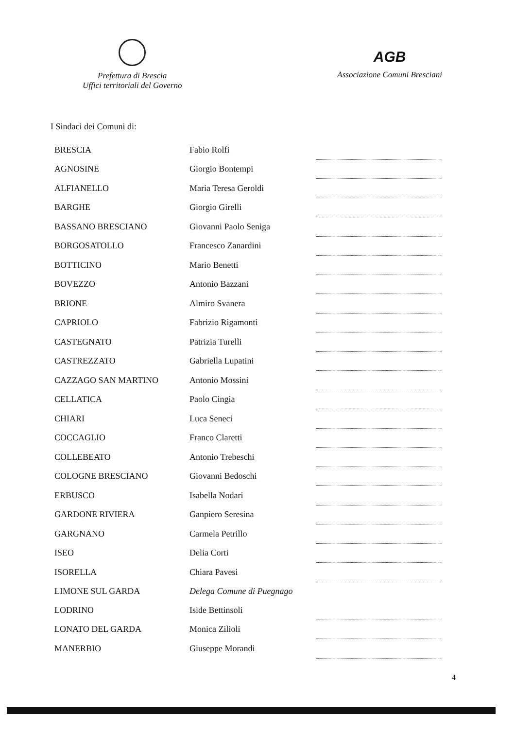Prefettura di Brescia
Uffici territoriali del Governo
AGB
Associazione Comuni Bresciani
I Sindaci dei Comuni di:
| BRESCIA | Fabio Rolfi | |
| AGNOSINE | Giorgio Bontempi | |
| ALFIANELLO | Maria Teresa Geroldi | |
| BARGHE | Giorgio Girelli | |
| BASSANO BRESCIANO | Giovanni Paolo Seniga | |
| BORGOSATOLLO | Francesco Zanardini | |
| BOTTICINO | Mario Benetti | |
| BOVEZZO | Antonio Bazzani | |
| BRIONE | Almiro Svanera | |
| CAPRIOLO | Fabrizio Rigamonti | |
| CASTEGNATO | Patrizia Turelli | |
| CASTREZZATO | Gabriella Lupatini | |
| CAZZAGO SAN MARTINO | Antonio Mossini | |
| CELLATICA | Paolo Cingia | |
| CHIARI | Luca Seneci | |
| COCCAGLIO | Franco Claretti | |
| COLLEBEATO | Antonio Trebeschi | |
| COLOGNE BRESCIANO | Giovanni Bedoschi | |
| ERBUSCO | Isabella Nodari | |
| GARDONE RIVIERA | Ganpiero Seresina | |
| GARGNANO | Carmela Petrillo | |
| ISEO | Delia Corti | |
| ISORELLA | Chiara Pavesi | |
| LIMONE SUL GARDA | Delega Comune di Puegnago | |
| LODRINO | Iside Bettinsoli | |
| LONATO DEL GARDA | Monica Zilioli | |
| MANERBIO | Giuseppe Morandi | |
4